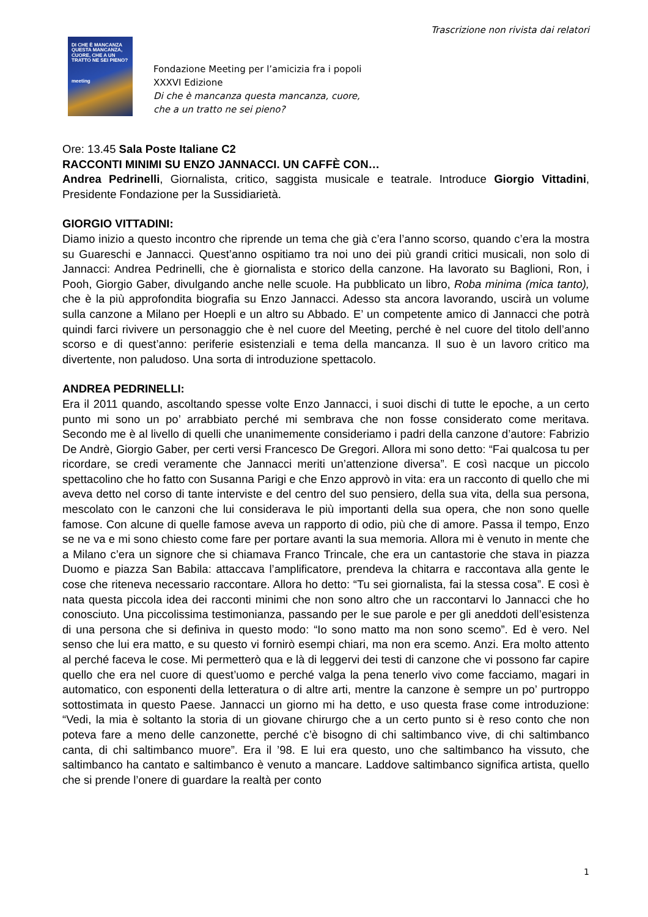Trascrizione non rivista dai relatori
DI CHE È MANCANZA QUESTA MANCANZA, CUORE, CHE A UN TRATTO NE SEI PIENO?
meeting
Fondazione Meeting per l’amicizia fra i popoli
XXXVI Edizione
Di che è mancanza questa mancanza, cuore,
che a un tratto ne sei pieno?
Ore: 13.45 Sala Poste Italiane C2
RACCONTI MINIMI SU ENZO JANNACCI. UN CAFFÈ CON…
Andrea Pedrinelli, Giornalista, critico, saggista musicale e teatrale. Introduce Giorgio Vittadini, Presidente Fondazione per la Sussidiarietà.
GIORGIO VITTADINI:
Diamo inizio a questo incontro che riprende un tema che già c’era l’anno scorso, quando c’era la mostra su Guareschi e Jannacci. Quest’anno ospitiamo tra noi uno dei più grandi critici musicali, non solo di Jannacci: Andrea Pedrinelli, che è giornalista e storico della canzone. Ha lavorato su Baglioni, Ron, i Pooh, Giorgio Gaber, divulgando anche nelle scuole. Ha pubblicato un libro, Roba minima (mica tanto), che è la più approfondita biografia su Enzo Jannacci. Adesso sta ancora lavorando, uscirà un volume sulla canzone a Milano per Hoepli e un altro su Abbado. E’ un competente amico di Jannacci che potrà quindi farci rivivere un personaggio che è nel cuore del Meeting, perché è nel cuore del titolo dell’anno scorso e di quest’anno: periferie esistenziali e tema della mancanza. Il suo è un lavoro critico ma divertente, non paludoso. Una sorta di introduzione spettacolo.
ANDREA PEDRINELLI:
Era il 2011 quando, ascoltando spesse volte Enzo Jannacci, i suoi dischi di tutte le epoche, a un certo punto mi sono un po’ arrabbiato perché mi sembrava che non fosse considerato come meritava. Secondo me è al livello di quelli che unanimemente consideriamo i padri della canzone d’autore: Fabrizio De Andrè, Giorgio Gaber, per certi versi Francesco De Gregori. Allora mi sono detto: “Fai qualcosa tu per ricordare, se credi veramente che Jannacci meriti un’attenzione diversa”. E così nacque un piccolo spettacolino che ho fatto con Susanna Parigi e che Enzo approvò in vita: era un racconto di quello che mi aveva detto nel corso di tante interviste e del centro del suo pensiero, della sua vita, della sua persona, mescolato con le canzoni che lui considerava le più importanti della sua opera, che non sono quelle famose. Con alcune di quelle famose aveva un rapporto di odio, più che di amore. Passa il tempo, Enzo se ne va e mi sono chiesto come fare per portare avanti la sua memoria. Allora mi è venuto in mente che a Milano c’era un signore che si chiamava Franco Trincale, che era un cantastorie che stava in piazza Duomo e piazza San Babila: attaccava l’amplificatore, prendeva la chitarra e raccontava alla gente le cose che riteneva necessario raccontare. Allora ho detto: “Tu sei giornalista, fai la stessa cosa”. E così è nata questa piccola idea dei racconti minimi che non sono altro che un raccontarvi lo Jannacci che ho conosciuto. Una piccolissima testimonianza, passando per le sue parole e per gli aneddoti dell’esistenza di una persona che si definiva in questo modo: “Io sono matto ma non sono scemo”. Ed è vero. Nel senso che lui era matto, e su questo vi fornirò esempi chiari, ma non era scemo. Anzi. Era molto attento al perché faceva le cose. Mi permetterò qua e là di leggervi dei testi di canzone che vi possono far capire quello che era nel cuore di quest’uomo e perché valga la pena tenerlo vivo come facciamo, magari in automatico, con esponenti della letteratura o di altre arti, mentre la canzone è sempre un po’ purtroppo sottostimata in questo Paese. Jannacci un giorno mi ha detto, e uso questa frase come introduzione: “Vedi, la mia è soltanto la storia di un giovane chirurgo che a un certo punto si è reso conto che non poteva fare a meno delle canzonette, perché c’è bisogno di chi saltimbanco vive, di chi saltimbanco canta, di chi saltimbanco muore”. Era il ’98. E lui era questo, uno che saltimbanco ha vissuto, che saltimbanco ha cantato e saltimbanco è venuto a mancare. Laddove saltimbanco significa artista, quello che si prende l’onere di guardare la realtà per conto
1